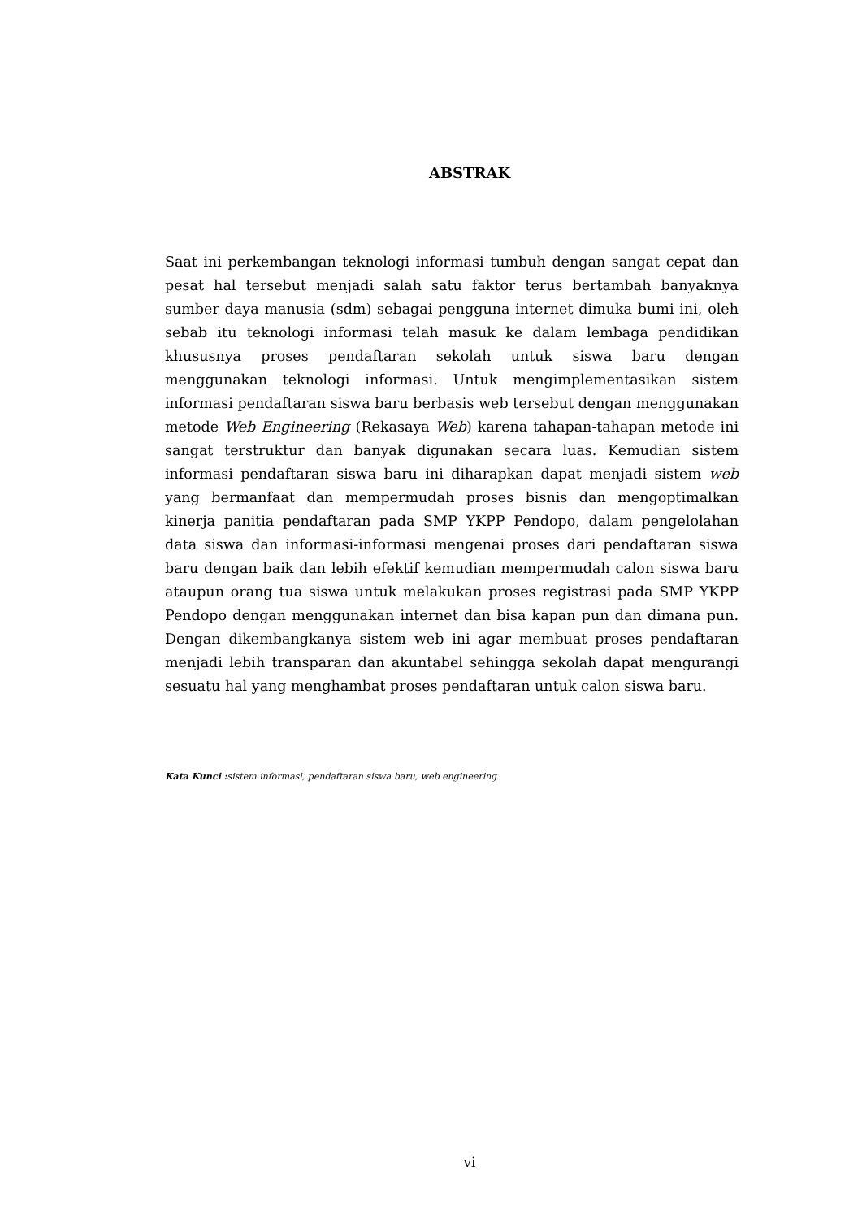ABSTRAK
Saat ini perkembangan teknologi informasi tumbuh dengan sangat cepat dan pesat hal tersebut menjadi salah satu faktor terus bertambah banyaknya sumber daya manusia (sdm) sebagai pengguna internet dimuka bumi ini, oleh sebab itu teknologi informasi telah masuk ke dalam lembaga pendidikan khususnya proses pendaftaran sekolah untuk siswa baru dengan menggunakan teknologi informasi. Untuk mengimplementasikan sistem informasi pendaftaran siswa baru berbasis web tersebut dengan menggunakan metode Web Engineering (Rekasaya Web) karena tahapan-tahapan metode ini sangat terstruktur dan banyak digunakan secara luas. Kemudian sistem informasi pendaftaran siswa baru ini diharapkan dapat menjadi sistem web yang bermanfaat dan mempermudah proses bisnis dan mengoptimalkan kinerja panitia pendaftaran pada SMP YKPP Pendopo, dalam pengelolahan data siswa dan informasi-informasi mengenai proses dari pendaftaran siswa baru dengan baik dan lebih efektif kemudian mempermudah calon siswa baru ataupun orang tua siswa untuk melakukan proses registrasi pada SMP YKPP Pendopo dengan menggunakan internet dan bisa kapan pun dan dimana pun. Dengan dikembangkanya sistem web ini agar membuat proses pendaftaran menjadi lebih transparan dan akuntabel sehingga sekolah dapat mengurangi sesuatu hal yang menghambat proses pendaftaran untuk calon siswa baru.
Kata Kunci : sistem informasi, pendaftaran siswa baru, web engineering
vi